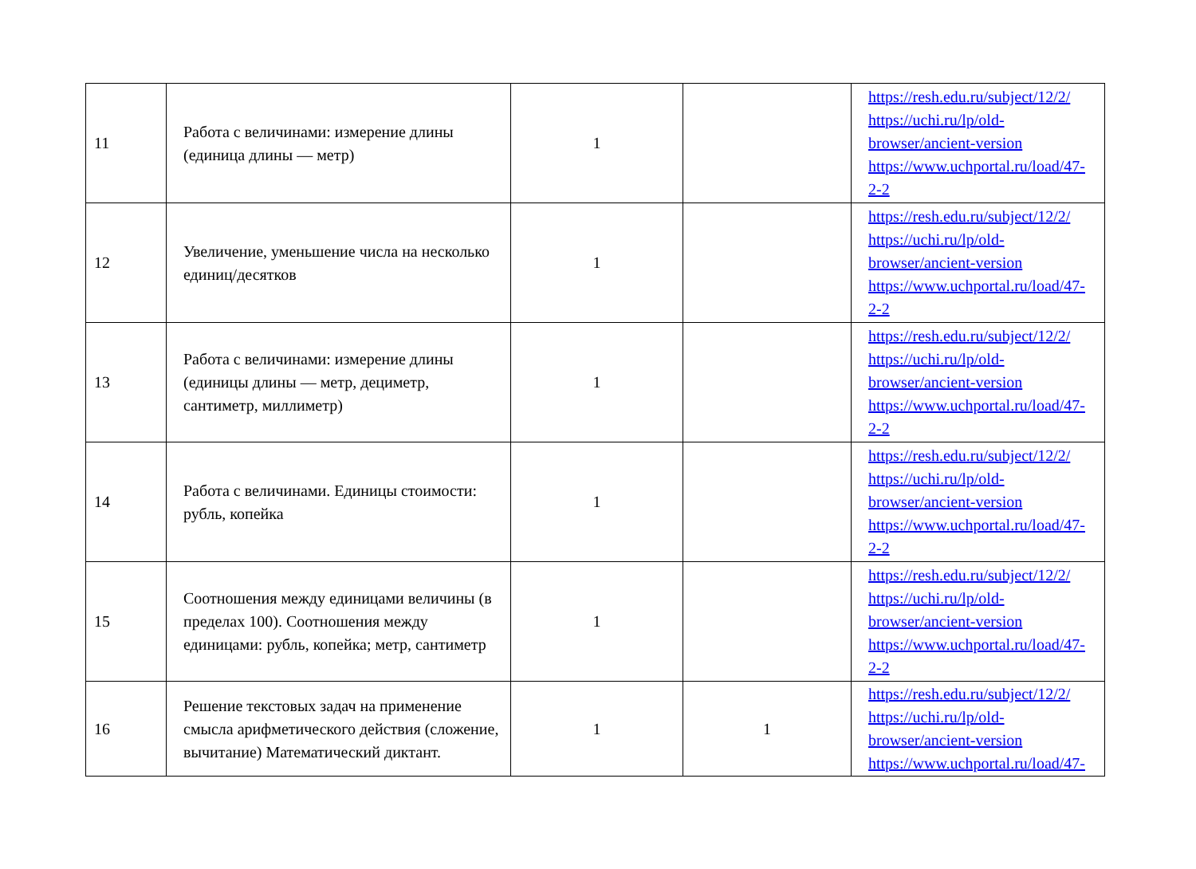| 11 | Работа с величинами: измерение длины (единица длины — метр) | 1 | | https://resh.edu.ru/subject/12/2/ https://uchi.ru/lp/old-browser/ancient-version https://www.uchportal.ru/load/47-2-2 |
| 12 | Увеличение, уменьшение числа на несколько единиц/десятков | 1 | | https://resh.edu.ru/subject/12/2/ https://uchi.ru/lp/old-browser/ancient-version https://www.uchportal.ru/load/47-2-2 |
| 13 | Работа с величинами: измерение длины (единицы длины — метр, дециметр, сантиметр, миллиметр) | 1 | | https://resh.edu.ru/subject/12/2/ https://uchi.ru/lp/old-browser/ancient-version https://www.uchportal.ru/load/47-2-2 |
| 14 | Работа с величинами. Единицы стоимости: рубль, копейка | 1 | | https://resh.edu.ru/subject/12/2/ https://uchi.ru/lp/old-browser/ancient-version https://www.uchportal.ru/load/47-2-2 |
| 15 | Соотношения между единицами величины (в пределах 100). Соотношения между единицами: рубль, копейка; метр, сантиметр | 1 | | https://resh.edu.ru/subject/12/2/ https://uchi.ru/lp/old-browser/ancient-version https://www.uchportal.ru/load/47-2-2 |
| 16 | Решение текстовых задач на применение смысла арифметического действия (сложение, вычитание) Математический диктант. | 1 | 1 | https://resh.edu.ru/subject/12/2/ https://uchi.ru/lp/old-browser/ancient-version https://www.uchportal.ru/load/47- |